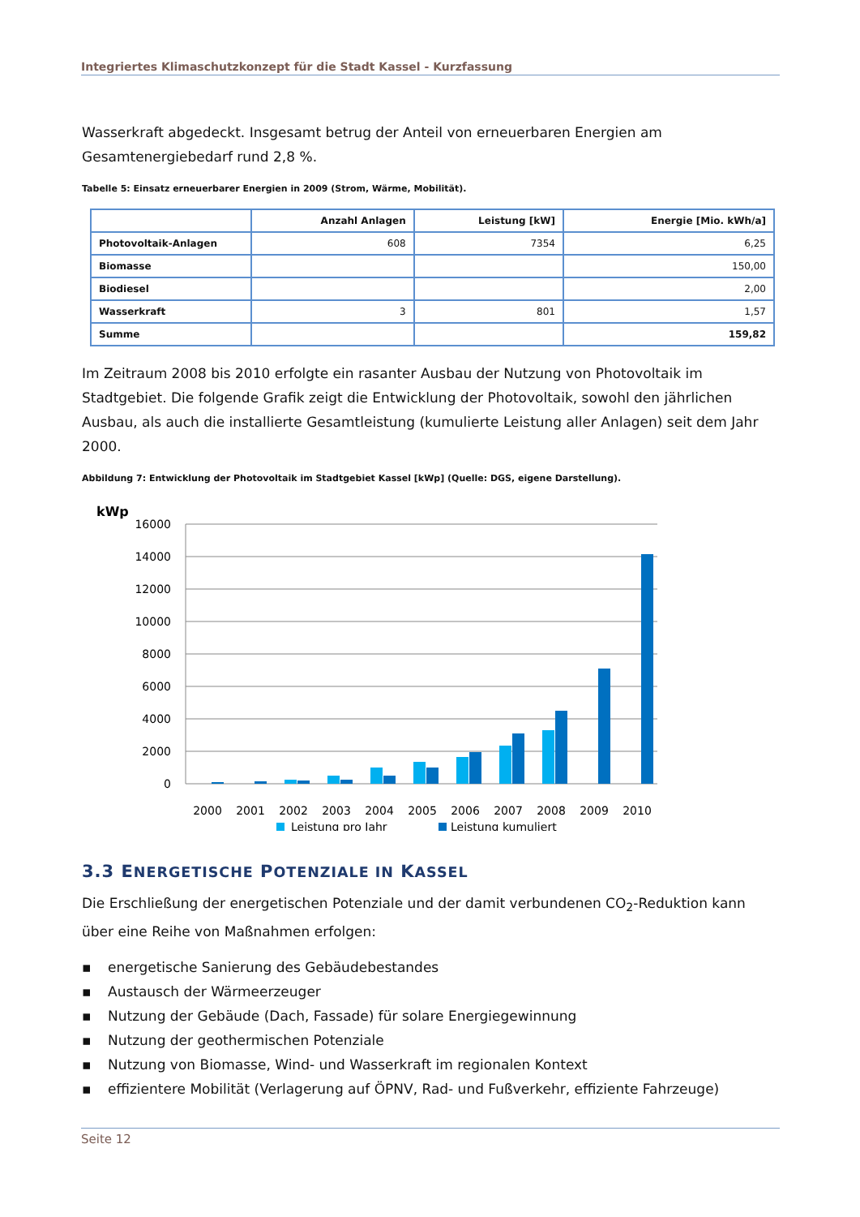Integriertes Klimaschutzkonzept für die Stadt Kassel - Kurzfassung
Wasserkraft abgedeckt. Insgesamt betrug der Anteil von erneuerbaren Energien am Gesamtenergiebe­darf rund 2,8 %.
Tabelle 5: Einsatz erneuerbarer Energien in 2009 (Strom, Wärme, Mobilität).
| | Anzahl Anlagen | Leistung [kW] | Energie [Mio. kWh/a] |
| --- | --- | --- | --- |
| Photovoltaik-Anlagen | 608 | 7354 | 6,25 |
| Biomasse | | | 150,00 |
| Biodiesel | | | 2,00 |
| Wasserkraft | 3 | 801 | 1,57 |
| Summe | | | 159,82 |
Im Zeitraum 2008 bis 2010 erfolgte ein rasanter Ausbau der Nutzung von Photovoltaik im Stadtgebiet. Die folgende Grafik zeigt die Entwicklung der Photovoltaik, sowohl den jährlichen Ausbau, als auch die installierte Gesamtleistung (kumulierte Leistung aller Anlagen) seit dem Jahr 2000.
Abbildung 7: Entwicklung der Photovoltaik im Stadtgebiet Kassel [kWp] (Quelle: DGS, eigene Darstellung).
kWp
16000
14000
12000
10000
8000
6000
4000
2000
0
2000
2001
2002
2003
2004
2005
2006
2007
2008
2009
2010
Leistung pro Jahr
Leistung kumuliert
3.3 ENERGETISCHE POTENZIALE IN KASSEL
Die Erschließung der energetischen Potenziale und der damit verbundenen CO<sub>2</sub>-Reduktion kann über eine Reihe von Maßnahmen erfolgen:
▪ energetische Sanierung des Gebäudebestandes
▪ Austausch der Wärmeerzeuger
▪ Nutzung der Gebäude (Dach, Fassade) für solare Energiegewinnung
▪ Nutzung der geothermischen Potenziale
▪ Nutzung von Biomasse, Wind- und Wasserkraft im regionalen Kontext
▪ effizientere Mobilität (Verlagerung auf ÖPNV, Rad- und Fußverkehr, effiziente Fahrzeuge)
Seite 12